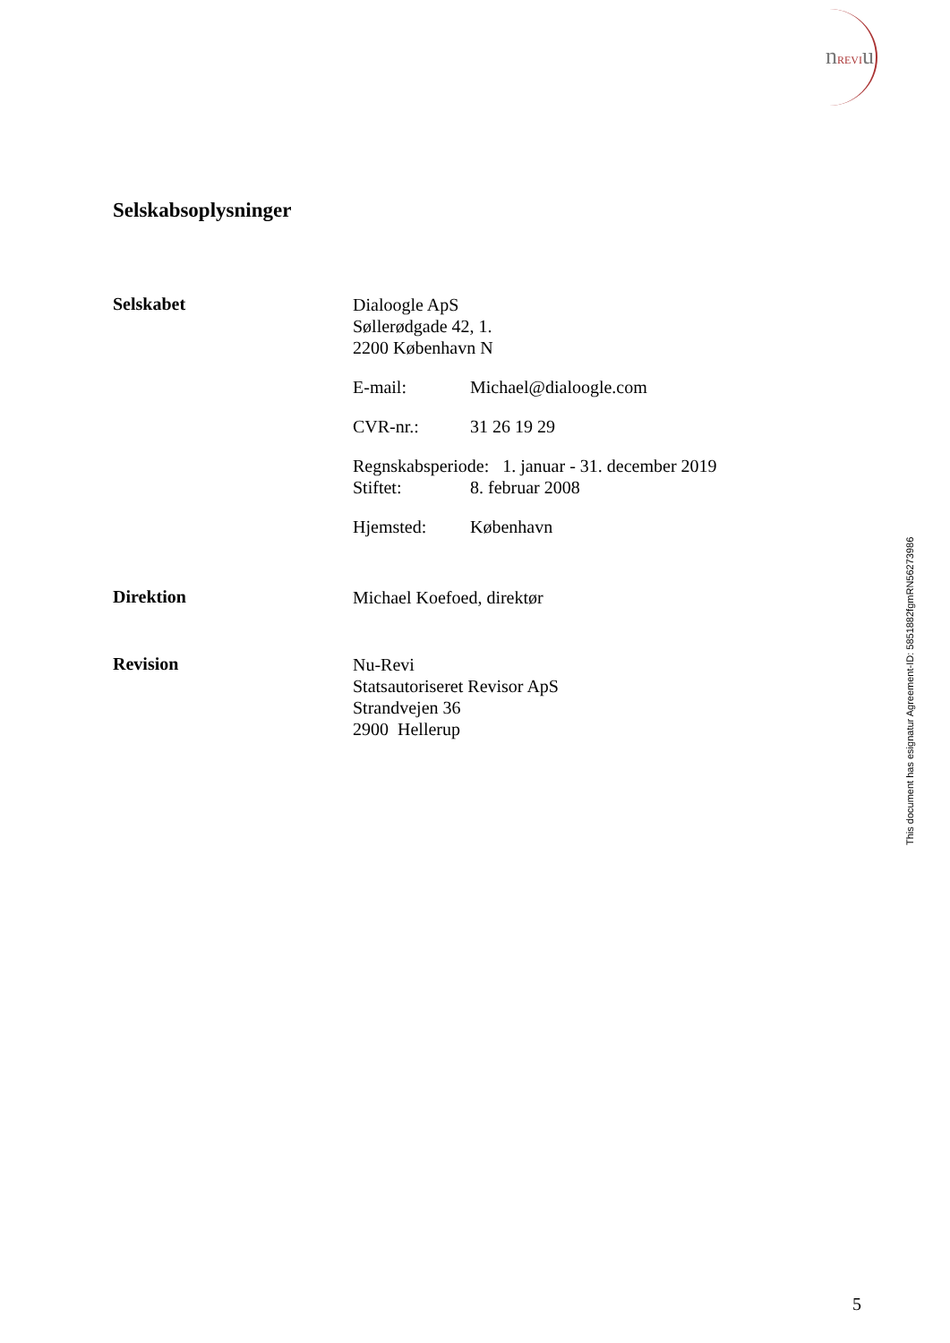nREVIu
Selskabsoplysninger
Selskabet
Dialoogle ApS
Søllerødgade 42, 1.
2200 København N
E-mail: Michael@dialoogle.com
CVR-nr.: 31 26 19 29
Regnskabsperiode: 1. januar - 31. december 2019
Stiftet: 8. februar 2008
Hjemsted: København
Direktion
Michael Koefoed, direktør
Revision
Nu-Revi
Statsautoriseret Revisor ApS
Strandvejen 36
2900 Hellerup
This document has esignatur Agreement-ID: 5851882fgmRN56273986
5